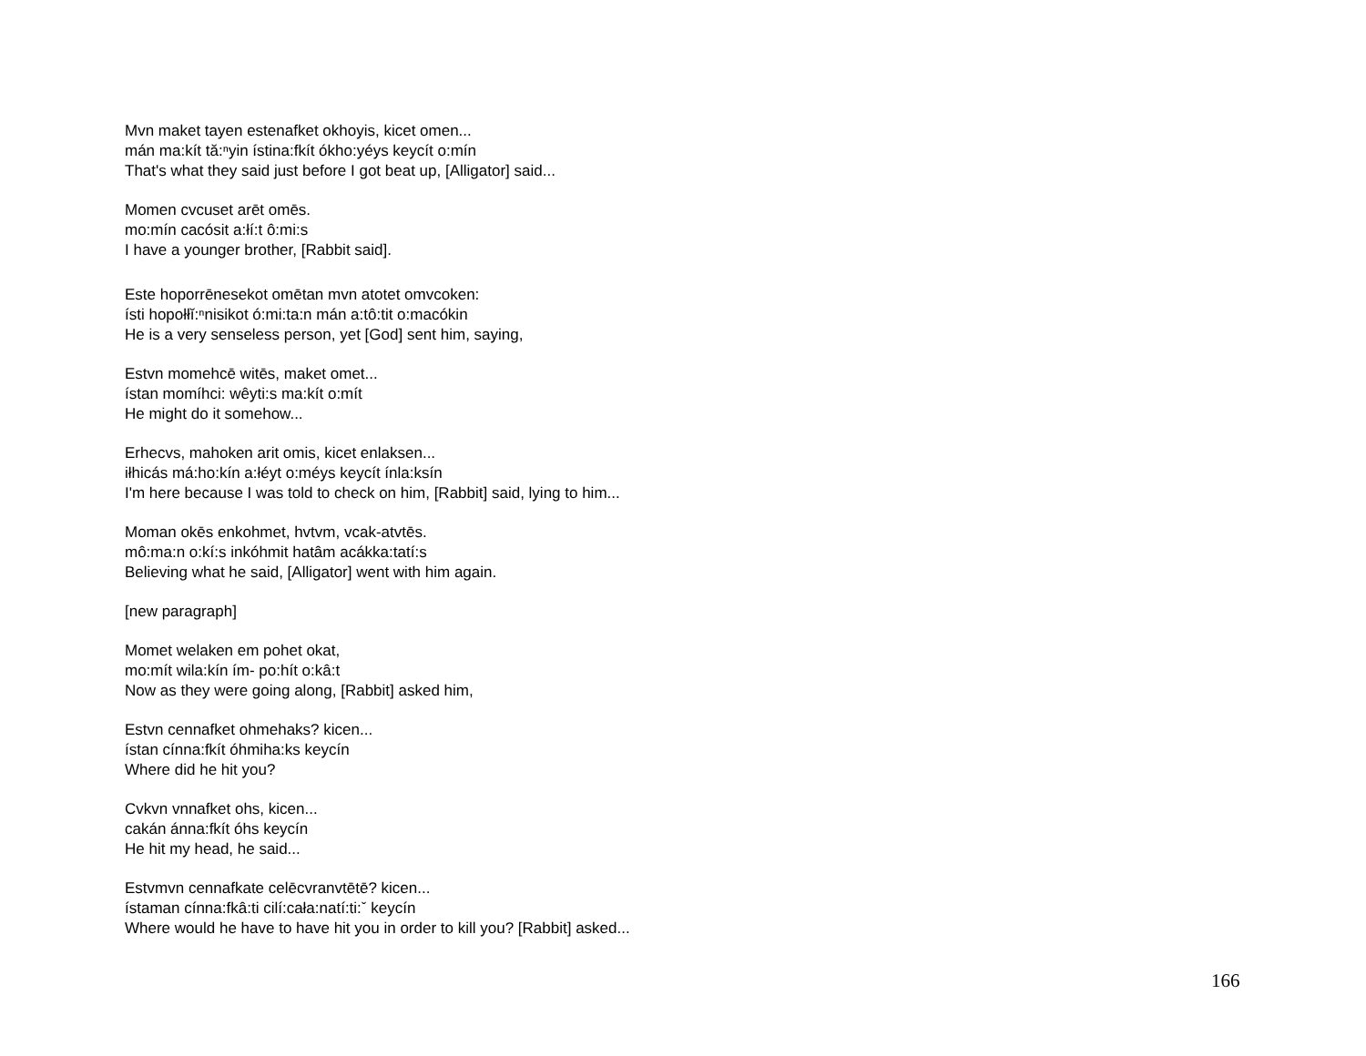Mvn maket tayen estenafket okhoyis, kicet omen...
mán ma:kít tă:ⁿyin ístina:fkít ókho:yéys keycít o:mín
That's what they said just before I got beat up, [Alligator] said...
Momen cvcuset arēt omēs.
mo:mín cacósit a:łí:t ô:mi:s
I have a younger brother, [Rabbit said].
Este hoporrēnesekot omētan mvn atotet omvcoken:
ísti hopołłĭ:ⁿnisikot ó:mi:ta:n mán a:tô:tit o:macókin
He is a very senseless person, yet [God] sent him, saying,
Estvn momehcē witēs, maket omet...
ístan momíhci: wêyti:s ma:kít o:mít
He might do it somehow...
Erhecvs, mahoken arit omis, kicet enlaksen...
iłhicás má:ho:kín a:łéyt o:méys keycít ínla:ksín
I'm here because I was told to check on him, [Rabbit] said, lying to him...
Moman okēs enkohmet, hvtvm, vcak-atvtēs.
mô:ma:n o:kí:s inkóhmit hatâm acákka:tatí:s
Believing what he said, [Alligator] went with him again.
[new paragraph]
Momet welaken em pohet okat,
mo:mít wila:kín ím- po:hít o:kâ:t
Now as they were going along, [Rabbit] asked him,
Estvn cennafket ohmehaks? kicen...
ístan cínna:fkít óhmiha:ks keycín
Where did he hit you?
Cvkvn vnnafket ohs, kicen...
cakán ánna:fkít óhs keycín
He hit my head, he said...
Estvmvn cennafkate celēcvranvtētē? kicen...
ístaman cínna:fkâ:ti cilí:cała:natí:ti:ˇ keycín
Where would he have to have hit you in order to kill you? [Rabbit] asked...
166